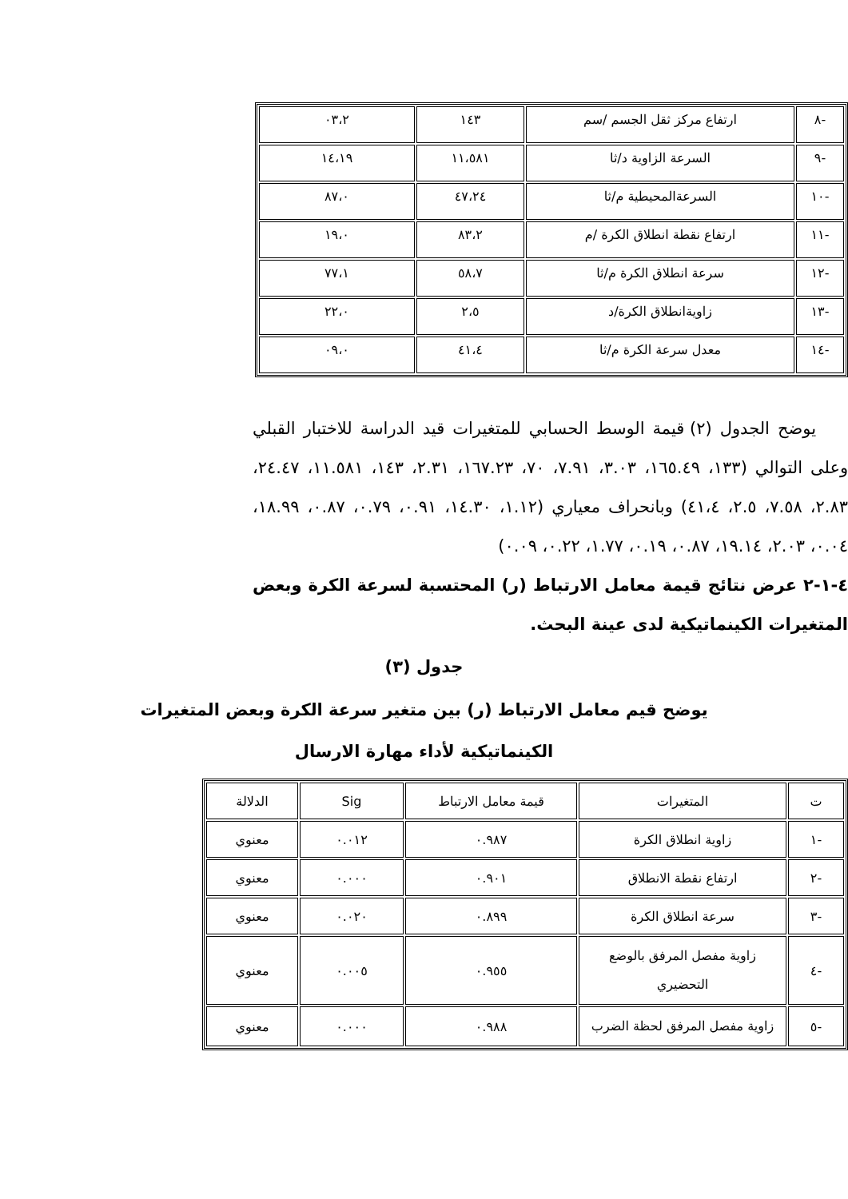| -٨ | ارتفاع مركز ثقل الجسم /سم | ١٤٣ | ٠٣،٢ |
| -٩ | السرعة الزاوية د/ثا | ١١،٥٨١ | ١٤،١٩ |
| -١٠ | السرعةالمحيطية م/ثا | ٤٧،٢٤ | ٨٧،٠ |
| -١١ | ارتفاع نقطة انطلاق الكرة /م | ٨٣،٢ | ١٩،٠ |
| -١٢ | سرعة انطلاق الكرة م/ثا | ٥٨،٧ | ٧٧،١ |
| -١٣ | زاويةانطلاق الكرة/د | ٢،٥ | ٢٢،٠ |
| -١٤ | معدل سرعة الكرة م/ثا | ٤١،٤ | ٠٩،٠ |
يوضح الجدول (٢) قيمة الوسط الحسابي للمتغيرات قيد الدراسة للاختبار القبلي وعلى التوالي (١٣٣، ١٦٥.٤٩، ٣.٠٣، ٧.٩١، ٧٠، ١٦٧.٢٣، ٢.٣١، ١٤٣، ١١.٥٨١، ٢٤.٤٧، ٢.٨٣، ٧.٥٨، ٢.٥، ٤١،٤) وبانحراف معياري (١.١٢، ١٤.٣٠، ٠.٩١، ٠.٧٩، ٠.٨٧، ١٨.٩٩، ٠.٠٤، ٢.٠٣، ١٩.١٤، ٠.٨٧، ٠.١٩، ١.٧٧، ٠.٢٢، ٠.٠٩)
٤-١-٢ عرض نتائج قيمة معامل الارتباط (ر) المحتسبة لسرعة الكرة وبعض المتغيرات الكينماتيكية لدى عينة البحث.
جدول (٣)
يوضح قيم معامل الارتباط (ر) بين متغير سرعة الكرة وبعض المتغيرات
الكينماتيكية لأداء مهارة الارسال
| ت | المتغيرات | قيمة معامل الارتباط | Sig | الدلالة |
| --- | --- | --- | --- | --- |
| -١ | زاوية انطلاق الكرة | ٠.٩٨٧ | ٠.٠١٢ | معنوي |
| -٢ | ارتفاع نقطة الانطلاق | ٠.٩٠١ | ٠.٠٠٠ | معنوي |
| -٣ | سرعة انطلاق الكرة | ٠.٨٩٩ | ٠.٠٢٠ | معنوي |
| -٤ | زاوية مفصل المرفق بالوضع التحضيري | ٠.٩٥٥ | ٠.٠٠٥ | معنوي |
| -٥ | زاوية مفصل المرفق لحظة الضرب | ٠.٩٨٨ | ٠.٠٠٠ | معنوي |